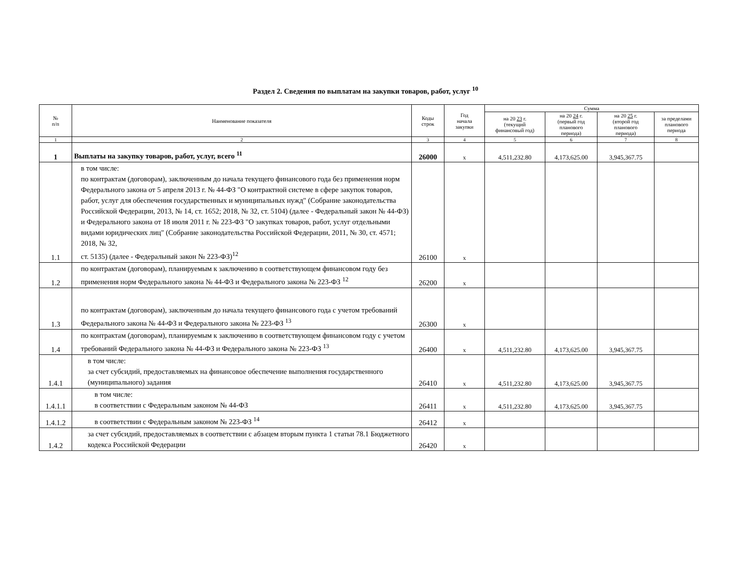Раздел 2. Сведения по выплатам на закупки товаров, работ, услуг <sup>10</sup>
| № п/п | Наименование показателя | Коды строк | Год начала закупки | Сумма | | | |
| --- | --- | --- | --- | --- | --- | --- | --- |
| | | | | на 20 23 г. (текущий финансовый год) | на 20 24 г. (первый год планового периода) | на 20 25 г. (второй год планового периода) | за пределами планового периода |
| 1 | 2 | 3 | 4 | 5 | 6 | 7 | 8 |
| 1 | Выплаты на закупку товаров, работ, услуг, всего <sup>11</sup> | 26000 | x | 4,511,232.80 | 4,173,625.00 | 3,945,367.75 | |
| 1.1 | в том числе: по контрактам (договорам), заключенным до начала текущего финансового года без применения норм Федерального закона от 5 апреля 2013 г. № 44-ФЗ "О контрактной системе в сфере закупок товаров, работ, услуг для обеспечения государственных и муниципальных нужд" (Собрание законодательства Российской Федерации, 2013, № 14, ст. 1652; 2018, № 32, ст. 5104) (далее - Федеральный закон № 44-ФЗ) и Федерального закона от 18 июля 2011 г. № 223-ФЗ "О закупках товаров, работ, услуг отдельными видами юридических лиц" (Собрание законодательства Российской Федерации, 2011, № 30, ст. 4571; 2018, № 32, ст. 5135) (далее - Федеральный закон № 223-ФЗ)<sup>12</sup> | 26100 | x | | | | |
| 1.2 | по контрактам (договорам), планируемым к заключению в соответствующем финансовом году без применения норм Федерального закона № 44-ФЗ и Федерального закона № 223-ФЗ <sup>12</sup> | 26200 | x | | | | |
| 1.3 | по контрактам (договорам), заключенным до начала текущего финансового года с учетом требований Федерального закона № 44-ФЗ и Федерального закона № 223-ФЗ <sup>13</sup> | 26300 | x | | | | |
| 1.4 | по контрактам (договорам), планируемым к заключению в соответствующем финансовом году с учетом требований Федерального закона № 44-ФЗ и Федерального закона № 223-ФЗ <sup>13</sup> | 26400 | x | 4,511,232.80 | 4,173,625.00 | 3,945,367.75 | |
| 1.4.1 | в том числе: за счет субсидий, предоставляемых на финансовое обеспечение выполнения государственного (муниципального) задания | 26410 | x | 4,511,232.80 | 4,173,625.00 | 3,945,367.75 | |
| 1.4.1.1 | в том числе: в соответствии с Федеральным законом № 44-ФЗ | 26411 | x | 4,511,232.80 | 4,173,625.00 | 3,945,367.75 | |
| 1.4.1.2 | в соответствии с Федеральным законом № 223-ФЗ <sup>14</sup> | 26412 | x | | | | |
| 1.4.2 | за счет субсидий, предоставляемых в соответствии с абзацем вторым пункта 1 статьи 78.1 Бюджетного кодекса Российской Федерации | 26420 | x | | | | |